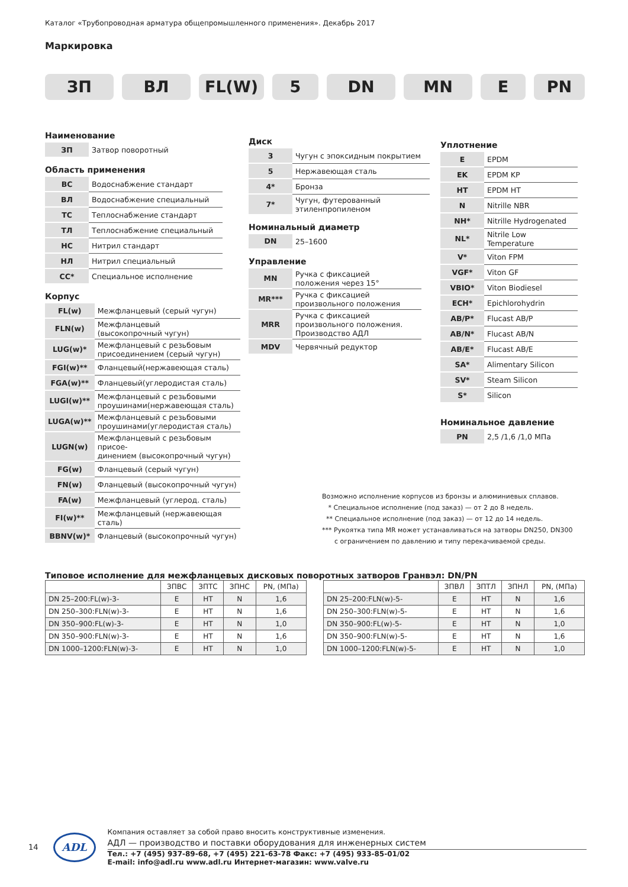Каталог «Трубопроводная арматура общепромышленного применения». Декабрь 2017
Маркировка
ЗП ВЛ FL(W) 5 DN MN E PN
Наименование
| ЗП | Затвор поворотный |
Область применения
| ВС | Водоснабжение стандарт |
| ВЛ | Водоснабжение специальный |
| ТС | Теплоснабжение стандарт |
| ТЛ | Теплоснабжение специальный |
| НС | Нитрил стандарт |
| НЛ | Нитрил специальный |
| СС* | Специальное исполнение |
Корпус
| FL(w) | Межфланцевый (серый чугун) |
| FLN(w) | Межфланцевый (высокопрочный чугун) |
| LUG(w)* | Межфланцевый с резьбовым присоединением (серый чугун) |
| FGI(w)** | Фланцевый(нержавеющая сталь) |
| FGA(w)** | Фланцевый(углеродистая сталь) |
| LUGI(w)** | Межфланцевый с резьбовыми проушинами(нержавеющая сталь) |
| LUGA(w)** | Межфланцевый с резьбовыми проушинами(углеродистая сталь) |
| LUGN(w) | Межфланцевый с резьбовым присое- динением (высокопрочный чугун) |
| FG(w) | Фланцевый (серый чугун) |
| FN(w) | Фланцевый (высокопрочный чугун) |
| FA(w) | Межфланцевый (углерод. сталь) |
| FI(w)** | Межфланцевый (нержавеющая сталь) |
| BBNV(w)* | Фланцевый (высокопрочный чугун) |
Диск
| 3 | Чугун с эпоксидным покрытием |
| 5 | Нержавеющая сталь |
| 4* | Бронза |
| 7* | Чугун, футерованный этиленпропиленом |
Номинальный диаметр
| DN | 25–1600 |
Управление
| MN | Ручка с фиксацией положения через 15° |
| MR*** | Ручка с фиксацией произвольного положения |
| MRR | Ручка с фиксацией произвольного положения. Производство АДЛ |
| MDV | Червячный редуктор |
Уплотнение
| E | EPDM |
| EK | EPDM KP |
| HT | EPDM HT |
| N | Nitrille NBR |
| NH* | Nitrille Hydrogenated |
| NL* | Nitrile Low Temperature |
| V* | Viton FPM |
| VGF* | Viton GF |
| VBIO* | Viton Biodiesel |
| ECH* | Epichlorohydrin |
| AB/P* | Flucast AB/P |
| AB/N* | Flucast AB/N |
| AB/E* | Flucast AB/E |
| SA* | Alimentary Silicon |
| SV* | Steam Silicon |
| S* | Silicon |
Номинальное давление
| PN | 2,5 /1,6 /1,0 МПа |
Возможно исполнение корпусов из бронзы и алюминиевых сплавов.
* Специальное исполнение (под заказ) — от 2 до 8 недель.
** Специальное исполнение (под заказ) — от 12 до 14 недель.
*** Рукоятка типа MR может устанавливаться на затворы DN250, DN300
с ограничением по давлению и типу перекачиваемой среды.
Типовое исполнение для межфланцевых дисковых поворотных затворов Гранвэл: DN/PN
| | ЗПВС | ЗПТС | ЗПНС | PN, (МПа) |
| --- | --- | --- | --- | --- |
| DN 25–200:FL(w)-3- | E | HT | N | 1,6 |
| DN 250–300:FLN(w)-3- | E | HT | N | 1,6 |
| DN 350–900:FL(w)-3- | E | HT | N | 1,0 |
| DN 350–900:FLN(w)-3- | E | HT | N | 1,6 |
| DN 1000–1200:FLN(w)-3- | E | HT | N | 1,0 |
| | ЗПВЛ | ЗПТЛ | ЗПНЛ | PN, (МПа) |
| --- | --- | --- | --- | --- |
| DN 25–200:FLN(w)-5- | E | HT | N | 1,6 |
| DN 250–300:FLN(w)-5- | E | HT | N | 1,6 |
| DN 350–900:FL(w)-5- | E | HT | N | 1,0 |
| DN 350–900:FLN(w)-5- | E | HT | N | 1,6 |
| DN 1000–1200:FLN(w)-5- | E | HT | N | 1,0 |
14
ADL
Компания оставляет за собой право вносить конструктивные изменения.
АДЛ — производство и поставки оборудования для инженерных систем
Тел.: +7 (495) 937-89-68, +7 (495) 221-63-78 Факс: +7 (495) 933-85-01/02
E-mail: info@adl.ru www.adl.ru Интернет-магазин: www.valve.ru